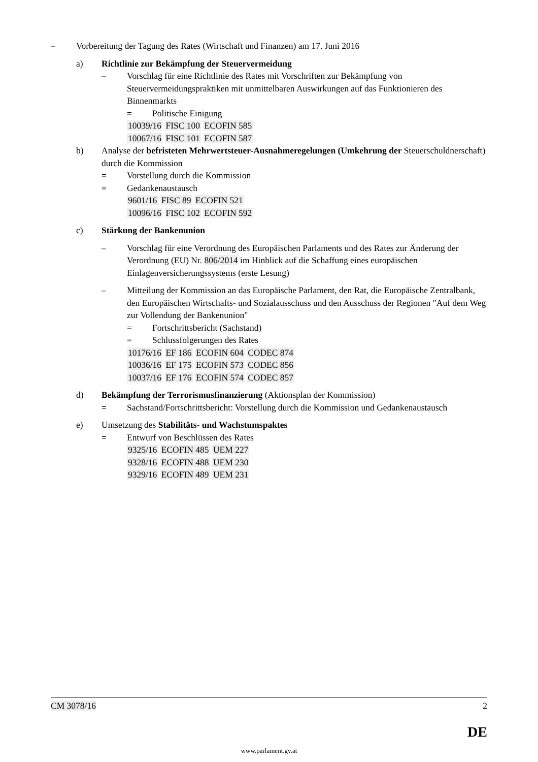– Vorbereitung der Tagung des Rates (Wirtschaft und Finanzen) am 17. Juni 2016
a) Richtlinie zur Bekämpfung der Steuervermeidung
– Vorschlag für eine Richtlinie des Rates mit Vorschriften zur Bekämpfung von Steuervermeidungspraktiken mit unmittelbaren Auswirkungen auf das Funktionieren des Binnenmarkts
= Politische Einigung
10039/16 FISC 100 ECOFIN 585
10067/16 FISC 101 ECOFIN 587
b) Analyse der befristeten Mehrwertsteuer-Ausnahmeregelungen (Umkehrung der Steuerschuldnerschaft) durch die Kommission
= Vorstellung durch die Kommission
= Gedankenaustausch
9601/16 FISC 89 ECOFIN 521
10096/16 FISC 102 ECOFIN 592
c) Stärkung der Bankenunion
– Vorschlag für eine Verordnung des Europäischen Parlaments und des Rates zur Änderung der Verordnung (EU) Nr. 806/2014 im Hinblick auf die Schaffung eines europäischen Einlagenversicherungssystems (erste Lesung)
– Mitteilung der Kommission an das Europäische Parlament, den Rat, die Europäische Zentralbank, den Europäischen Wirtschafts- und Sozialausschuss und den Ausschuss der Regionen "Auf dem Weg zur Vollendung der Bankenunion"
= Fortschrittsbericht (Sachstand)
= Schlussfolgerungen des Rates
10176/16 EF 186 ECOFIN 604 CODEC 874
10036/16 EF 175 ECOFIN 573 CODEC 856
10037/16 EF 176 ECOFIN 574 CODEC 857
d) Bekämpfung der Terrorismusfinanzierung (Aktionsplan der Kommission)
= Sachstand/Fortschrittsbericht: Vorstellung durch die Kommission und Gedankenaustausch
e) Umsetzung des Stabilitäts- und Wachstumspaktes
= Entwurf von Beschlüssen des Rates
9325/16 ECOFIN 485 UEM 227
9328/16 ECOFIN 488 UEM 230
9329/16 ECOFIN 489 UEM 231
CM 3078/16 2
DE
www.parlament.gv.at